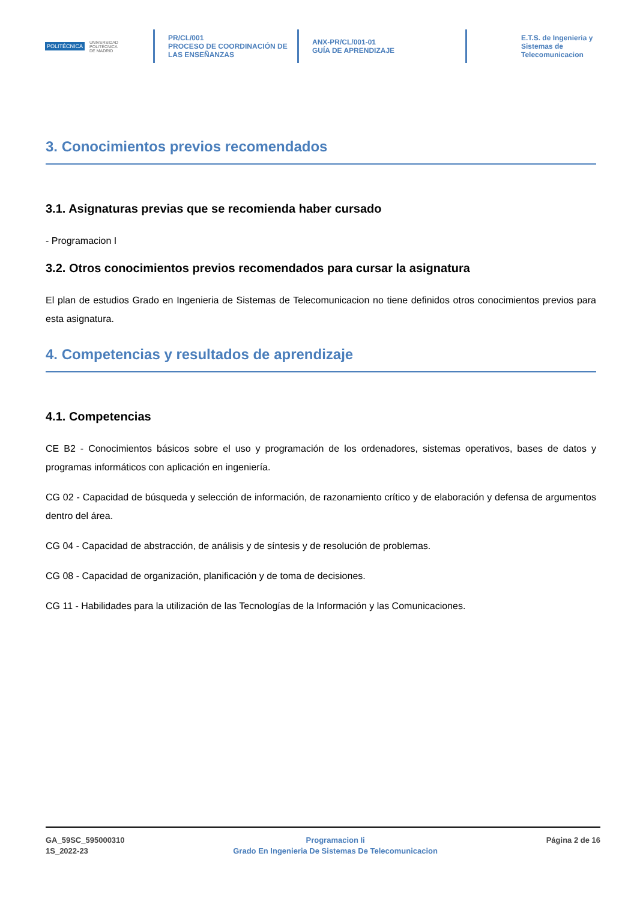POLITÉCNICA UNIVERSIDAD
POLITÉCNICA
DE MADRID
PR/CL/001
PROCESO DE COORDINACIÓN DE
LAS ENSEÑANZAS
ANX-PR/CL/001-01
GUÍA DE APRENDIZAJE
E.T.S. de Ingenieria y
Sistemas de
Telecomunicacion
3. Conocimientos previos recomendados
3.1. Asignaturas previas que se recomienda haber cursado
- Programacion I
3.2. Otros conocimientos previos recomendados para cursar la asignatura
El plan de estudios Grado en Ingenieria de Sistemas de Telecomunicacion no tiene definidos otros conocimientos previos para esta asignatura.
4. Competencias y resultados de aprendizaje
4.1. Competencias
CE B2 - Conocimientos básicos sobre el uso y programación de los ordenadores, sistemas operativos, bases de datos y programas informáticos con aplicación en ingeniería.
CG 02 - Capacidad de búsqueda y selección de información, de razonamiento crítico y de elaboración y defensa de argumentos dentro del área.
CG 04 - Capacidad de abstracción, de análisis y de síntesis y de resolución de problemas.
CG 08 - Capacidad de organización, planificación y de toma de decisiones.
CG 11 - Habilidades para la utilización de las Tecnologías de la Información y las Comunicaciones.
GA_59SC_595000310
1S_2022-23
Programacion Ii
Grado En Ingenieria De Sistemas De Telecomunicacion
Página 2 de 16